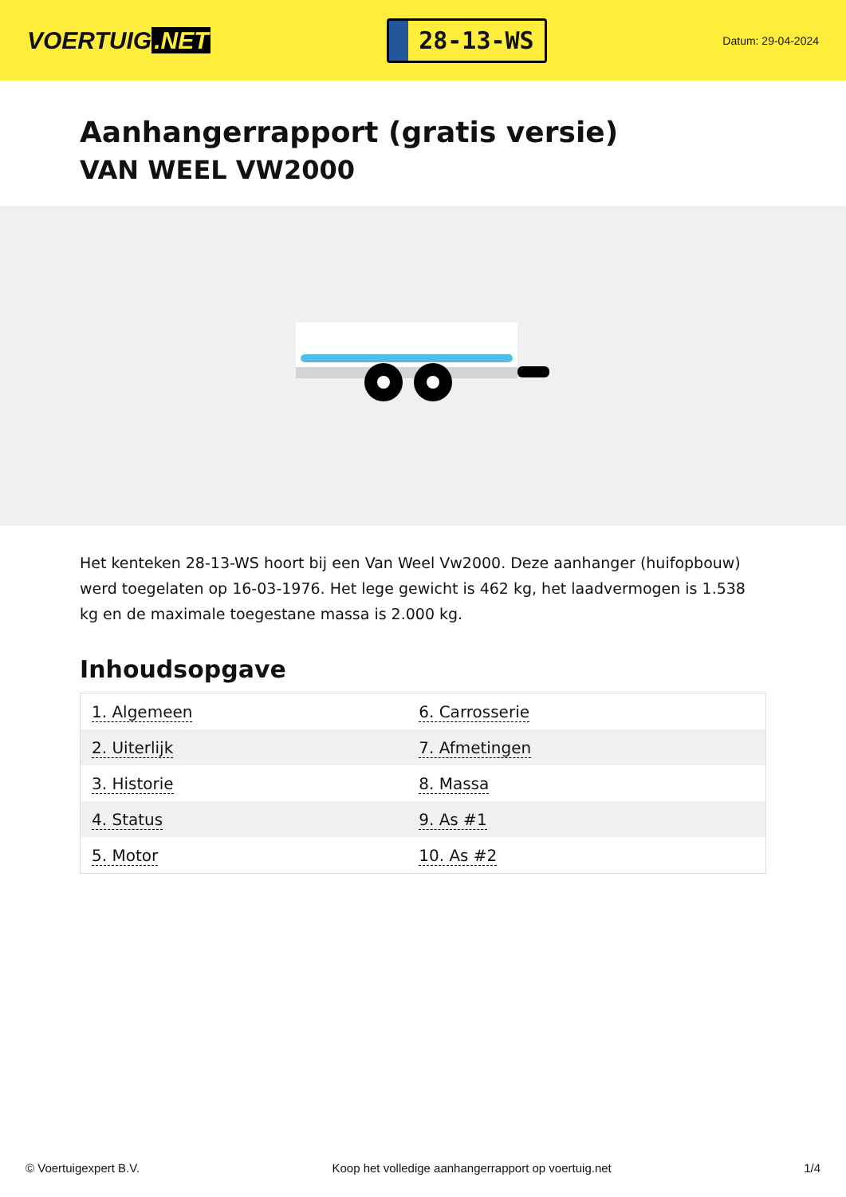VOERTUIG.NET
28-13-WS
Datum: 29-04-2024
Aanhangerrapport (gratis versie)
VAN WEEL VW2000
Het kenteken 28-13-WS hoort bij een Van Weel Vw2000. Deze aanhanger (huifopbouw) werd toegelaten op 16-03-1976. Het lege gewicht is 462 kg, het laadvermogen is 1.538 kg en de maximale toegestane massa is 2.000 kg.
Inhoudsopgave
| 1. Algemeen | 6. Carrosserie |
| 2. Uiterlijk | 7. Afmetingen |
| 3. Historie | 8. Massa |
| 4. Status | 9. As #1 |
| 5. Motor | 10. As #2 |
© Voertuigexpert B.V. Koop het volledige aanhangerrapport op voertuig.net 1/4